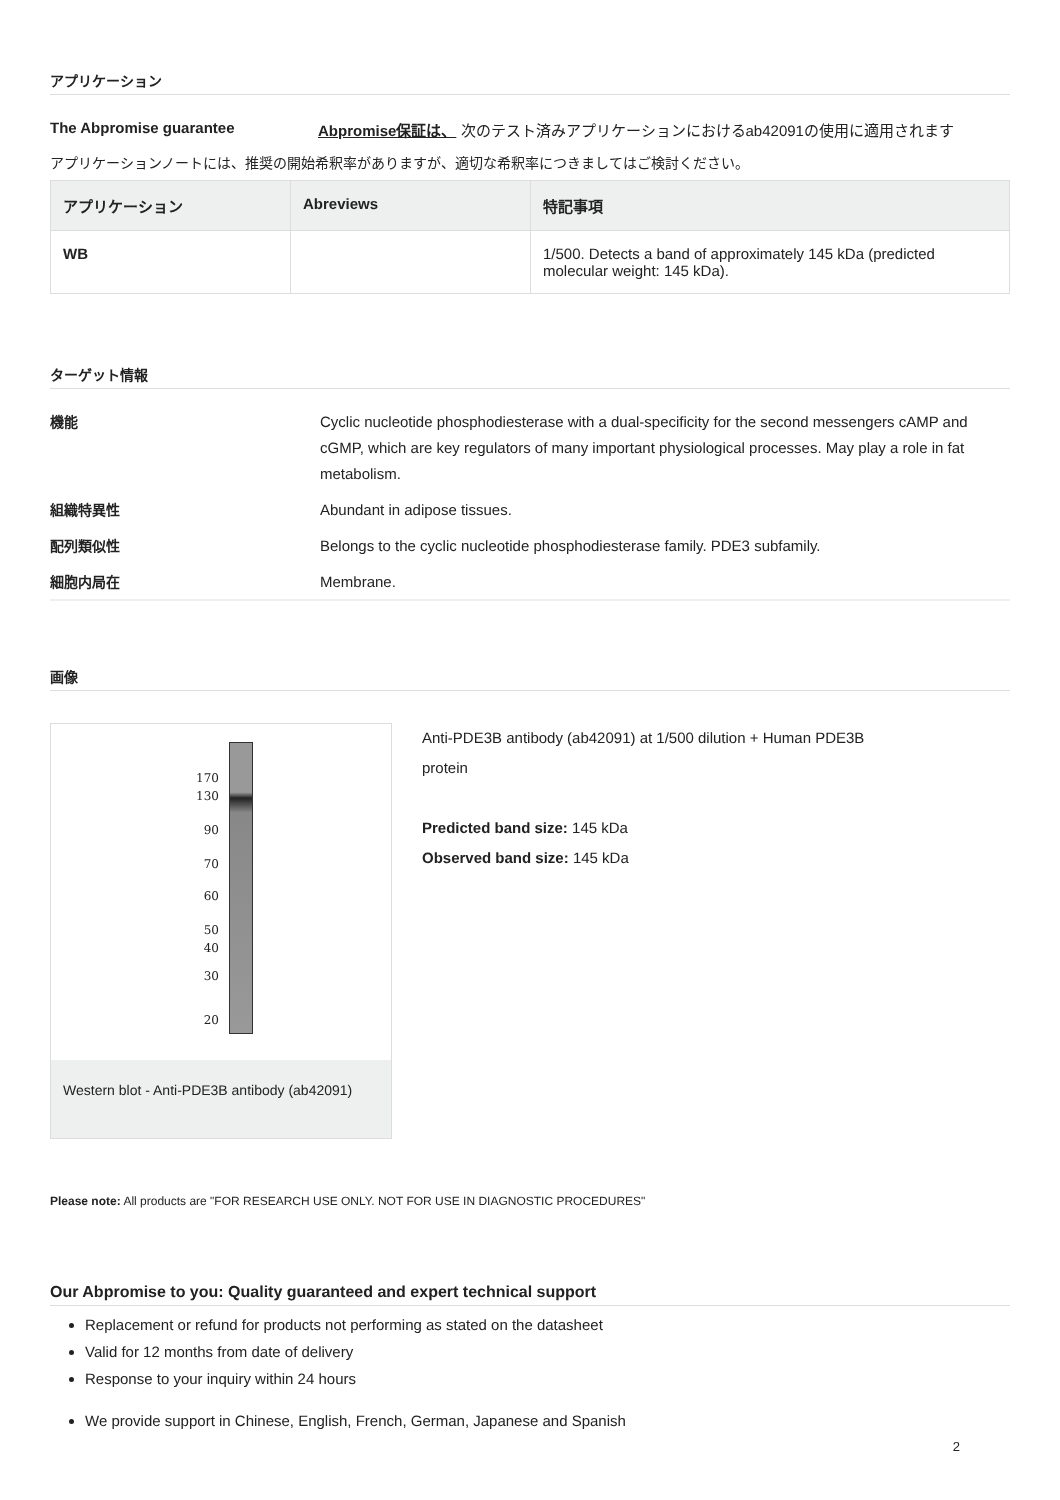アプリケーション
The Abpromise guarantee Abpromise保証は、 次のテスト済みアプリケーションにおけるab42091の使用に適用されます
アプリケーションノートには、推奨の開始希釈率がありますが、適切な希釈率につきましてはご検討ください。
| アプリケーション | Abreviews | 特記事項 |
| --- | --- | --- |
| WB | | 1/500. Detects a band of approximately 145 kDa (predicted molecular weight: 145 kDa). |
ターゲット情報
機能 Cyclic nucleotide phosphodiesterase with a dual-specificity for the second messengers cAMP and cGMP, which are key regulators of many important physiological processes. May play a role in fat metabolism.
組織特異性 Abundant in adipose tissues.
配列類似性 Belongs to the cyclic nucleotide phosphodiesterase family. PDE3 subfamily.
細胞内局在 Membrane.
画像
170
130
90
70
60
50
40
30
20
Western blot - Anti-PDE3B antibody (ab42091)
Anti-PDE3B antibody (ab42091) at 1/500 dilution + Human PDE3B protein
Predicted band size: 145 kDa
Observed band size: 145 kDa
Please note: All products are "FOR RESEARCH USE ONLY. NOT FOR USE IN DIAGNOSTIC PROCEDURES"
Our Abpromise to you: Quality guaranteed and expert technical support
Replacement or refund for products not performing as stated on the datasheet
Valid for 12 months from date of delivery
Response to your inquiry within 24 hours
We provide support in Chinese, English, French, German, Japanese and Spanish
2